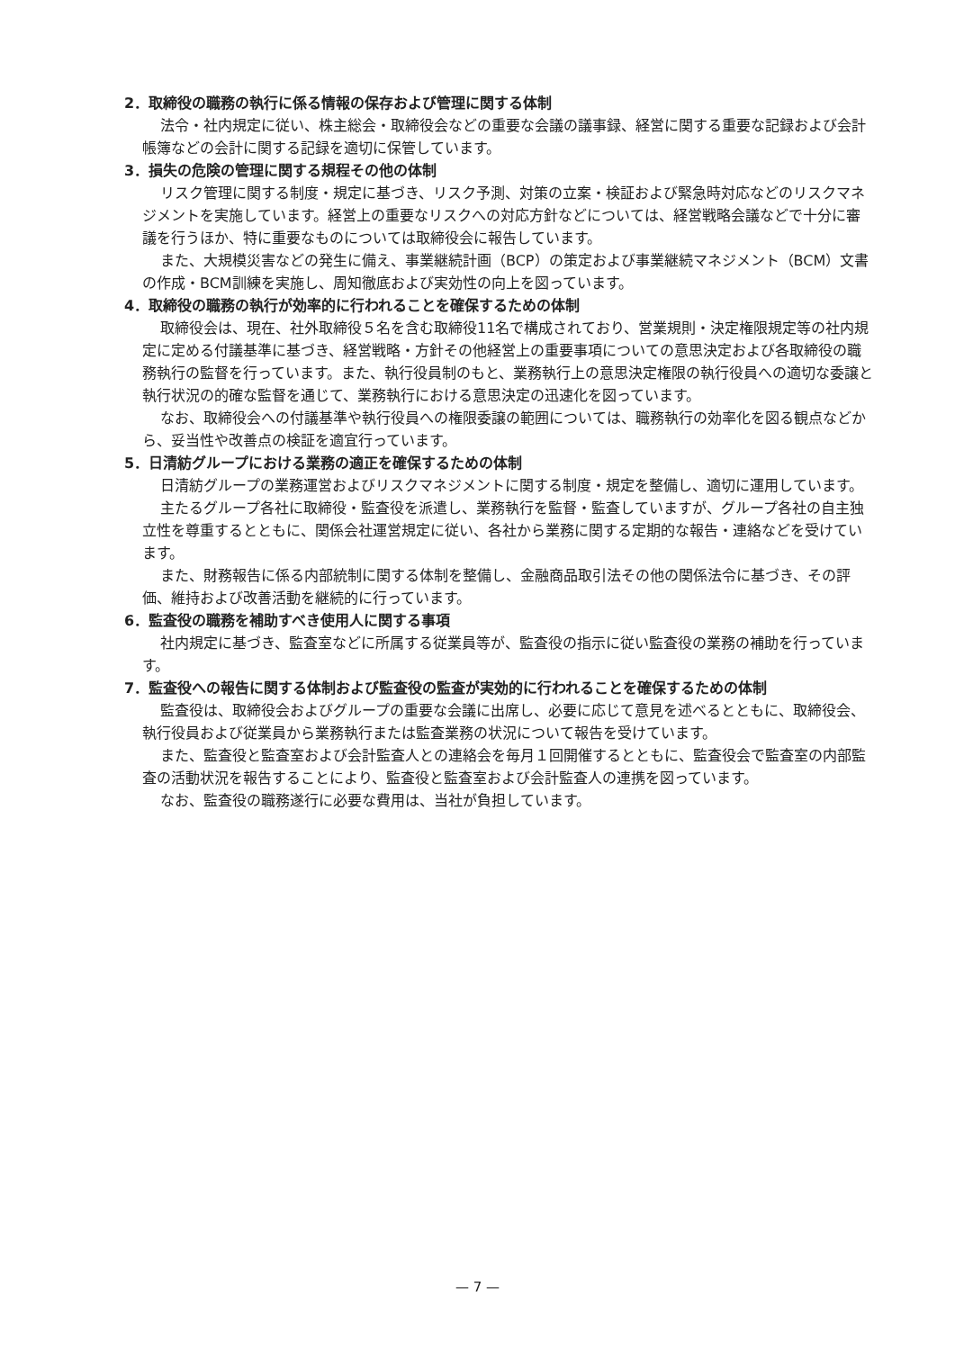2．取締役の職務の執行に係る情報の保存および管理に関する体制
法令・社内規定に従い、株主総会・取締役会などの重要な会議の議事録、経営に関する重要な記録および会計帳簿などの会計に関する記録を適切に保管しています。
3．損失の危険の管理に関する規程その他の体制
リスク管理に関する制度・規定に基づき、リスク予測、対策の立案・検証および緊急時対応などのリスクマネジメントを実施しています。経営上の重要なリスクへの対応方針などについては、経営戦略会議などで十分に審議を行うほか、特に重要なものについては取締役会に報告しています。
また、大規模災害などの発生に備え、事業継続計画（BCP）の策定および事業継続マネジメント（BCM）文書の作成・BCM訓練を実施し、周知徹底および実効性の向上を図っています。
4．取締役の職務の執行が効率的に行われることを確保するための体制
取締役会は、現在、社外取締役５名を含む取締役11名で構成されており、営業規則・決定権限規定等の社内規定に定める付議基準に基づき、経営戦略・方針その他経営上の重要事項についての意思決定および各取締役の職務執行の監督を行っています。また、執行役員制のもと、業務執行上の意思決定権限の執行役員への適切な委譲と執行状況の的確な監督を通じて、業務執行における意思決定の迅速化を図っています。
なお、取締役会への付議基準や執行役員への権限委譲の範囲については、職務執行の効率化を図る観点などから、妥当性や改善点の検証を適宜行っています。
5．日清紡グループにおける業務の適正を確保するための体制
日清紡グループの業務運営およびリスクマネジメントに関する制度・規定を整備し、適切に運用しています。
主たるグループ各社に取締役・監査役を派遣し、業務執行を監督・監査していますが、グループ各社の自主独立性を尊重するとともに、関係会社運営規定に従い、各社から業務に関する定期的な報告・連絡などを受けています。
また、財務報告に係る内部統制に関する体制を整備し、金融商品取引法その他の関係法令に基づき、その評価、維持および改善活動を継続的に行っています。
6．監査役の職務を補助すべき使用人に関する事項
社内規定に基づき、監査室などに所属する従業員等が、監査役の指示に従い監査役の業務の補助を行っています。
7．監査役への報告に関する体制および監査役の監査が実効的に行われることを確保するための体制
監査役は、取締役会およびグループの重要な会議に出席し、必要に応じて意見を述べるとともに、取締役会、執行役員および従業員から業務執行または監査業務の状況について報告を受けています。
また、監査役と監査室および会計監査人との連絡会を毎月１回開催するとともに、監査役会で監査室の内部監査の活動状況を報告することにより、監査役と監査室および会計監査人の連携を図っています。
なお、監査役の職務遂行に必要な費用は、当社が負担しています。
— 7 —